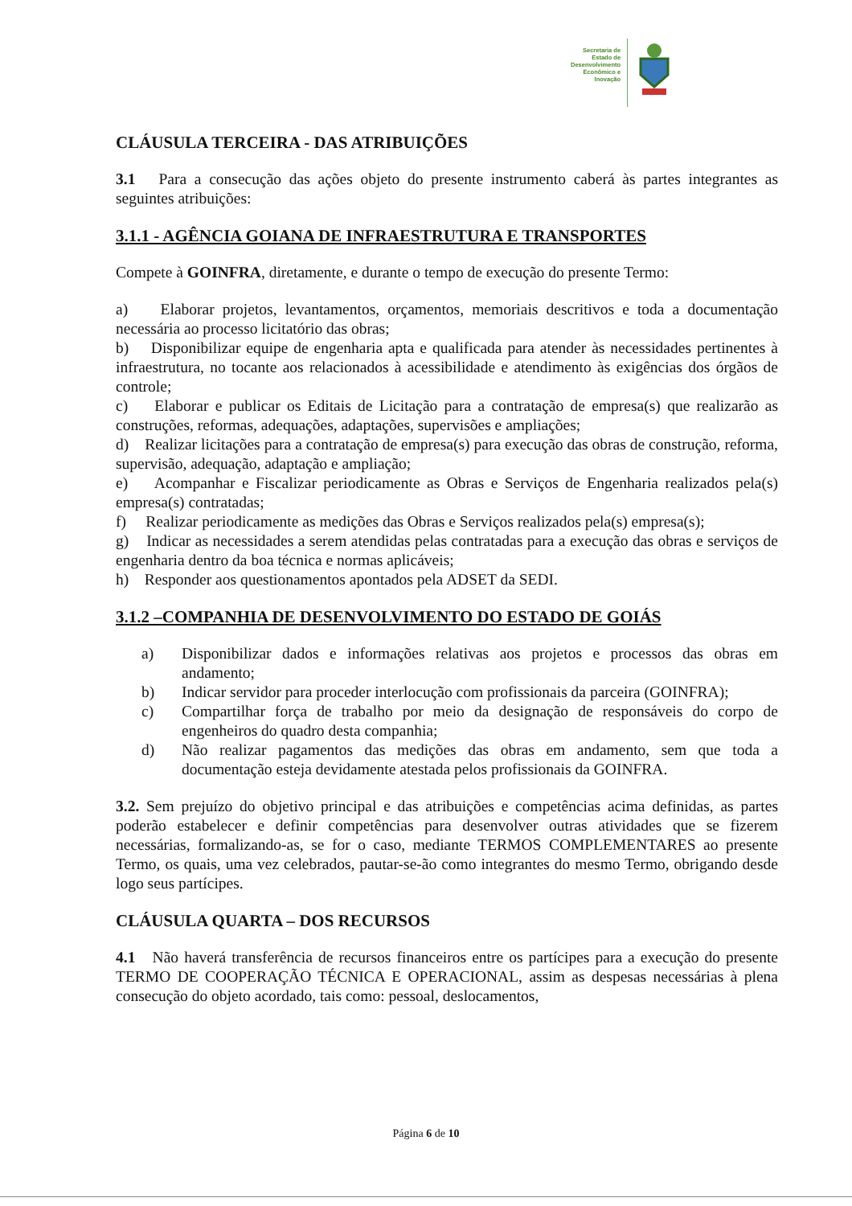Secretaria de
Estado de
Desenvolvimento
Econômico e
Inovação
CLÁUSULA TERCEIRA - DAS ATRIBUIÇÕES
3.1 Para a consecução das ações objeto do presente instrumento caberá às partes integrantes as seguintes atribuições:
3.1.1 - AGÊNCIA GOIANA DE INFRAESTRUTURA E TRANSPORTES
Compete à GOINFRA, diretamente, e durante o tempo de execução do presente Termo:
a) Elaborar projetos, levantamentos, orçamentos, memoriais descritivos e toda a documentação necessária ao processo licitatório das obras;
b) Disponibilizar equipe de engenharia apta e qualificada para atender às necessidades pertinentes à infraestrutura, no tocante aos relacionados à acessibilidade e atendimento às exigências dos órgãos de controle;
c) Elaborar e publicar os Editais de Licitação para a contratação de empresa(s) que realizarão as construções, reformas, adequações, adaptações, supervisões e ampliações;
d) Realizar licitações para a contratação de empresa(s) para execução das obras de construção, reforma, supervisão, adequação, adaptação e ampliação;
e) Acompanhar e Fiscalizar periodicamente as Obras e Serviços de Engenharia realizados pela(s) empresa(s) contratadas;
f) Realizar periodicamente as medições das Obras e Serviços realizados pela(s) empresa(s);
g) Indicar as necessidades a serem atendidas pelas contratadas para a execução das obras e serviços de engenharia dentro da boa técnica e normas aplicáveis;
h) Responder aos questionamentos apontados pela ADSET da SEDI.
3.1.2 –COMPANHIA DE DESENVOLVIMENTO DO ESTADO DE GOIÁS
a) Disponibilizar dados e informações relativas aos projetos e processos das obras em andamento;
b) Indicar servidor para proceder interlocução com profissionais da parceira (GOINFRA);
c) Compartilhar força de trabalho por meio da designação de responsáveis do corpo de engenheiros do quadro desta companhia;
d) Não realizar pagamentos das medições das obras em andamento, sem que toda a documentação esteja devidamente atestada pelos profissionais da GOINFRA.
3.2. Sem prejuízo do objetivo principal e das atribuições e competências acima definidas, as partes poderão estabelecer e definir competências para desenvolver outras atividades que se fizerem necessárias, formalizando-as, se for o caso, mediante TERMOS COMPLEMENTARES ao presente Termo, os quais, uma vez celebrados, pautar-se-ão como integrantes do mesmo Termo, obrigando desde logo seus partícipes.
CLÁUSULA QUARTA – DOS RECURSOS
4.1 Não haverá transferência de recursos financeiros entre os partícipes para a execução do presente TERMO DE COOPERAÇÃO TÉCNICA E OPERACIONAL, assim as despesas necessárias à plena consecução do objeto acordado, tais como: pessoal, deslocamentos,
Página 6 de 10